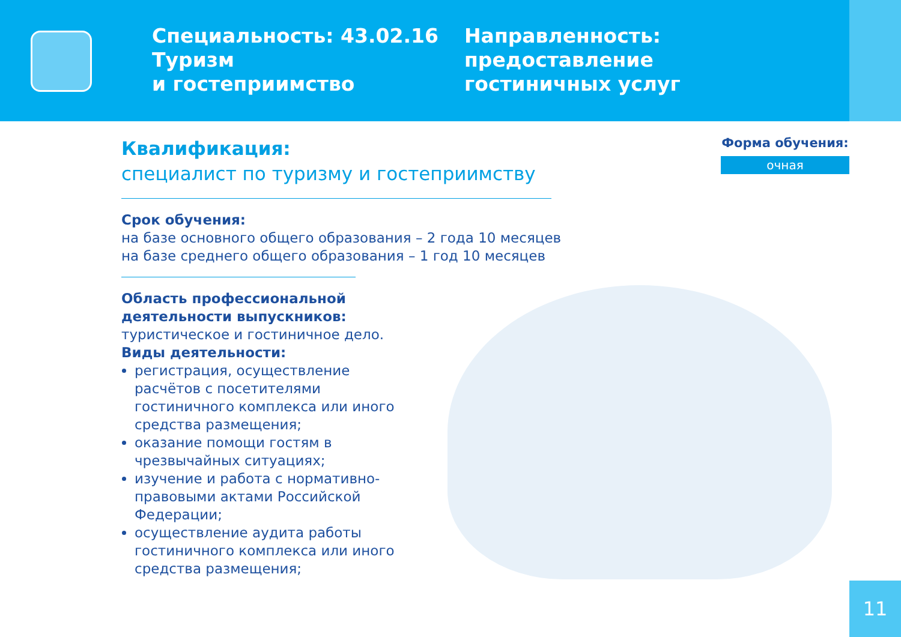Специальность: 43.02.16 Туризм
и гостеприимство
Направленность:
предоставление
гостиничных услуг
Форма обучения:
очная
Квалификация:
специалист по туризму и гостеприимству
Срок обучения:
на базе основного общего образования – 2 года 10 месяцев
на базе среднего общего образования – 1 год 10 месяцев
Область профессиональной деятельности выпускников:
туристическое и гостиничное дело.
Виды деятельности:
регистрация, осуществление расчётов с посетителями гостиничного комплекса или иного средства размещения;
оказание помощи гостям в чрезвычайных ситуациях;
изучение и работа с нормативно-правовыми актами Российской Федерации;
осуществление аудита работы гостиничного комплекса или иного средства размещения;
11